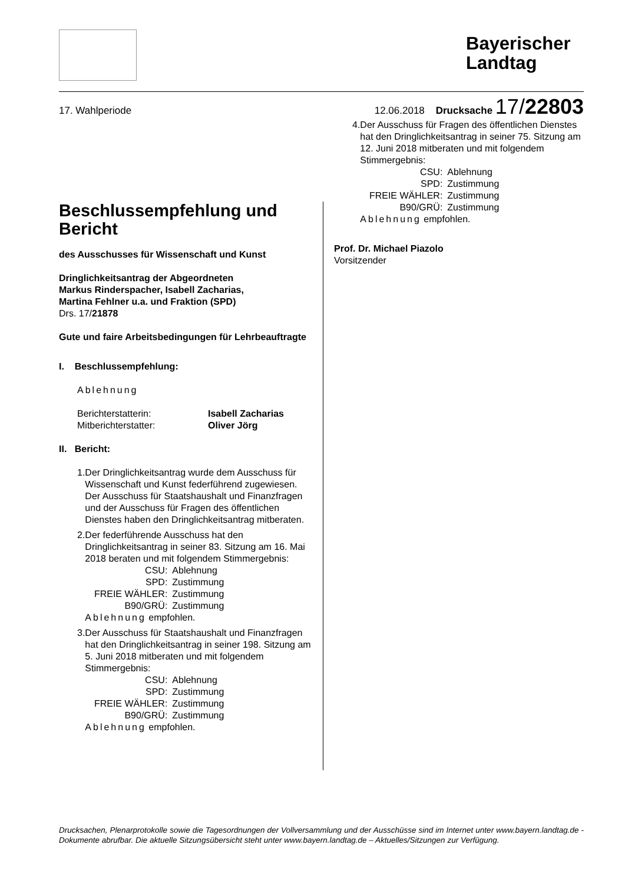Bayerischer Landtag
17. Wahlperiode 12.06.2018 Drucksache 17/22803
Beschlussempfehlung und Bericht
des Ausschusses für Wissenschaft und Kunst
Dringlichkeitsantrag der Abgeordneten
Markus Rinderspacher, Isabell Zacharias,
Martina Fehlner u.a. und Fraktion (SPD)
Drs. 17/21878
Gute und faire Arbeitsbedingungen für Lehrbeauftragte
I. Beschlussempfehlung:
Ablehnung
| Berichterstatterin: | Isabell Zacharias |
| Mitberichterstatter: | Oliver Jörg |
II. Bericht:
1. Der Dringlichkeitsantrag wurde dem Ausschuss für Wissenschaft und Kunst federführend zugewiesen. Der Ausschuss für Staatshaushalt und Finanzfragen und der Ausschuss für Fragen des öffentlichen Dienstes haben den Dringlichkeitsantrag mitberaten.
2. Der federführende Ausschuss hat den Dringlichkeitsantrag in seiner 83. Sitzung am 16. Mai 2018 beraten und mit folgendem Stimmergebnis:
| CSU: | Ablehnung |
| SPD: | Zustimmung |
| FREIE WÄHLER: | Zustimmung |
| B90/GRÜ: | Zustimmung |
Ablehnung empfohlen.
3. Der Ausschuss für Staatshaushalt und Finanzfragen hat den Dringlichkeitsantrag in seiner 198. Sitzung am 5. Juni 2018 mitberaten und mit folgendem Stimmergebnis:
| CSU: | Ablehnung |
| SPD: | Zustimmung |
| FREIE WÄHLER: | Zustimmung |
| B90/GRÜ: | Zustimmung |
Ablehnung empfohlen.
4. Der Ausschuss für Fragen des öffentlichen Dienstes hat den Dringlichkeitsantrag in seiner 75. Sitzung am 12. Juni 2018 mitberaten und mit folgendem Stimmergebnis:
| CSU: | Ablehnung |
| SPD: | Zustimmung |
| FREIE WÄHLER: | Zustimmung |
| B90/GRÜ: | Zustimmung |
Ablehnung empfohlen.
Prof. Dr. Michael Piazolo
Vorsitzender
Drucksachen, Plenarprotokolle sowie die Tagesordnungen der Vollversammlung und der Ausschüsse sind im Internet unter www.bayern.landtag.de - Dokumente abrufbar. Die aktuelle Sitzungsübersicht steht unter www.bayern.landtag.de – Aktuelles/Sitzungen zur Verfügung.